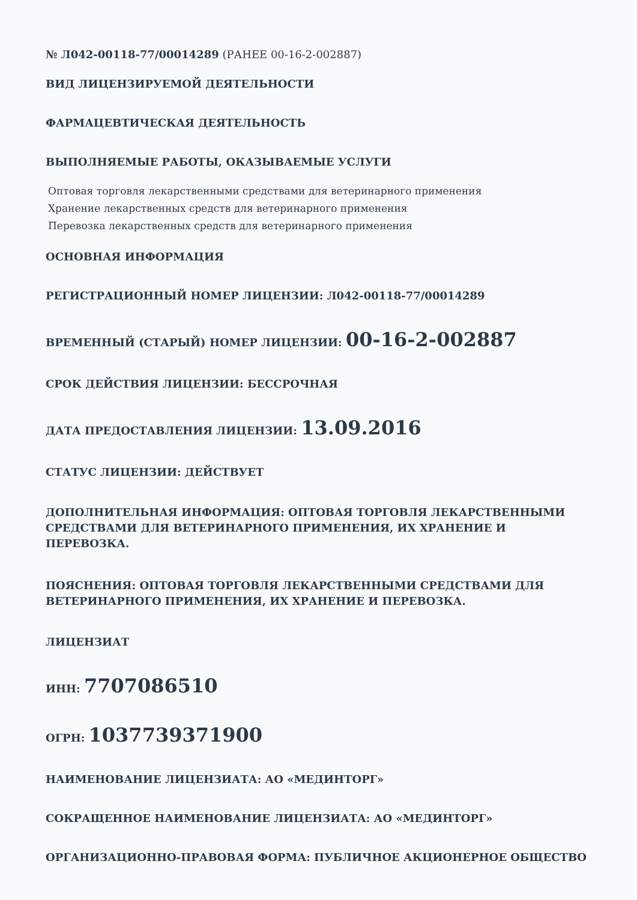№ Л042-00118-77/00014289 (РАНЕЕ 00-16-2-002887)
ВИД ЛИЦЕНЗИРУЕМОЙ ДЕЯТЕЛЬНОСТИ
ФАРМАЦЕВТИЧЕСКАЯ ДЕЯТЕЛЬНОСТЬ
ВЫПОЛНЯЕМЫЕ РАБОТЫ, ОКАЗЫВАЕМЫЕ УСЛУГИ
Оптовая торговля лекарственными средствами для ветеринарного применения
Хранение лекарственных средств для ветеринарного применения
Перевозка лекарственных средств для ветеринарного применения
ОСНОВНАЯ ИНФОРМАЦИЯ
РЕГИСТРАЦИОННЫЙ НОМЕР ЛИЦЕНЗИИ: Л042-00118-77/00014289
ВРЕМЕННЫЙ (СТАРЫЙ) НОМЕР ЛИЦЕНЗИИ: 00-16-2-002887
СРОК ДЕЙСТВИЯ ЛИЦЕНЗИИ: БЕССРОЧНАЯ
ДАТА ПРЕДОСТАВЛЕНИЯ ЛИЦЕНЗИИ: 13.09.2016
СТАТУС ЛИЦЕНЗИИ: ДЕЙСТВУЕТ
ДОПОЛНИТЕЛЬНАЯ ИНФОРМАЦИЯ: ОПТОВАЯ ТОРГОВЛЯ ЛЕКАРСТВЕННЫМИ СРЕДСТВАМИ ДЛЯ ВЕТЕРИНАРНОГО ПРИМЕНЕНИЯ, ИХ ХРАНЕНИЕ И ПЕРЕВОЗКА.
ПОЯСНЕНИЯ: ОПТОВАЯ ТОРГОВЛЯ ЛЕКАРСТВЕННЫМИ СРЕДСТВАМИ ДЛЯ ВЕТЕРИНАРНОГО ПРИМЕНЕНИЯ, ИХ ХРАНЕНИЕ И ПЕРЕВОЗКА.
ЛИЦЕНЗИАТ
ИНН: 7707086510
ОГРН: 1037739371900
НАИМЕНОВАНИЕ ЛИЦЕНЗИАТА: АО «МЕДИНТОРГ»
СОКРАЩЕННОЕ НАИМЕНОВАНИЕ ЛИЦЕНЗИАТА: АО «МЕДИНТОРГ»
ОРГАНИЗАЦИОННО-ПРАВОВАЯ ФОРМА: ПУБЛИЧНОЕ АКЦИОНЕРНОЕ ОБЩЕСТВО